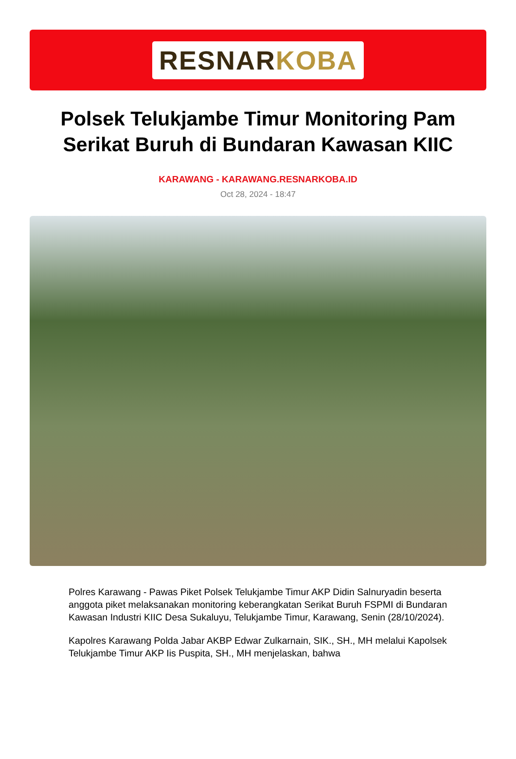RESNAR KOBA
Polsek Telukjambe Timur Monitoring Pam Serikat Buruh di Bundaran Kawasan KIIC
KARAWANG - KARAWANG.RESNARKOBA.ID
Oct 28, 2024 - 18:47
Polres Karawang - Pawas Piket Polsek Telukjambe Timur AKP Didin Salnuryadin beserta anggota piket melaksanakan monitoring keberangkatan Serikat Buruh FSPMI di Bundaran Kawasan Industri KIIC Desa Sukaluyu, Telukjambe Timur, Karawang, Senin (28/10/2024).
Kapolres Karawang Polda Jabar AKBP Edwar Zulkarnain, SIK., SH., MH melalui Kapolsek Telukjambe Timur AKP Iis Puspita, SH., MH menjelaskan, bahwa